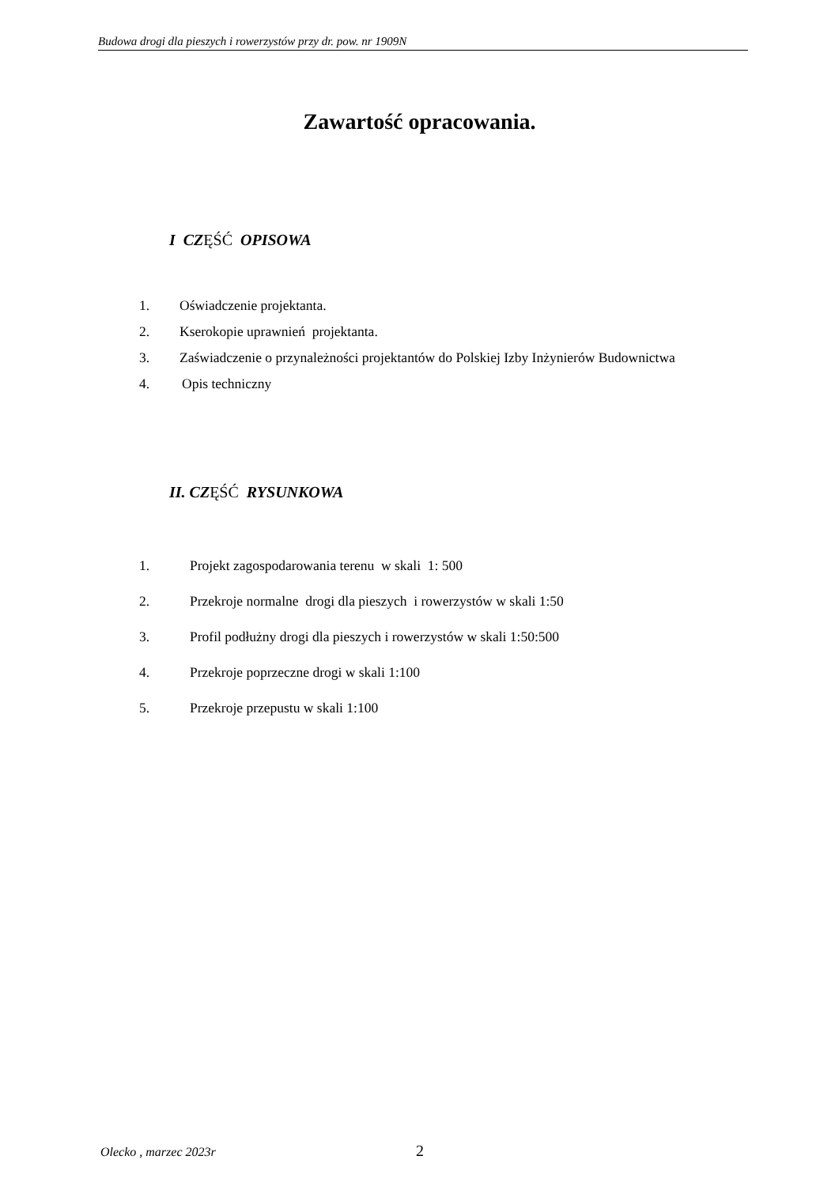Budowa drogi dla pieszych i rowerzystów przy dr. pow. nr 1909N
Zawartość opracowania.
I CZĘŚĆ OPISOWA
1. Oświadczenie projektanta.
2. Kserokopie uprawnień projektanta.
3. Zaświadczenie o przynależności projektantów do Polskiej Izby Inżynierów Budownictwa
4. Opis techniczny
II. CZĘŚĆ RYSUNKOWA
1. Projekt zagospodarowania terenu w skali 1: 500
2. Przekroje normalne drogi dla pieszych i rowerzystów w skali 1:50
3. Profil podłużny drogi dla pieszych i rowerzystów w skali 1:50:500
4. Przekroje poprzeczne drogi w skali 1:100
5. Przekroje przepustu w skali 1:100
Olecko , marzec 2023r 2